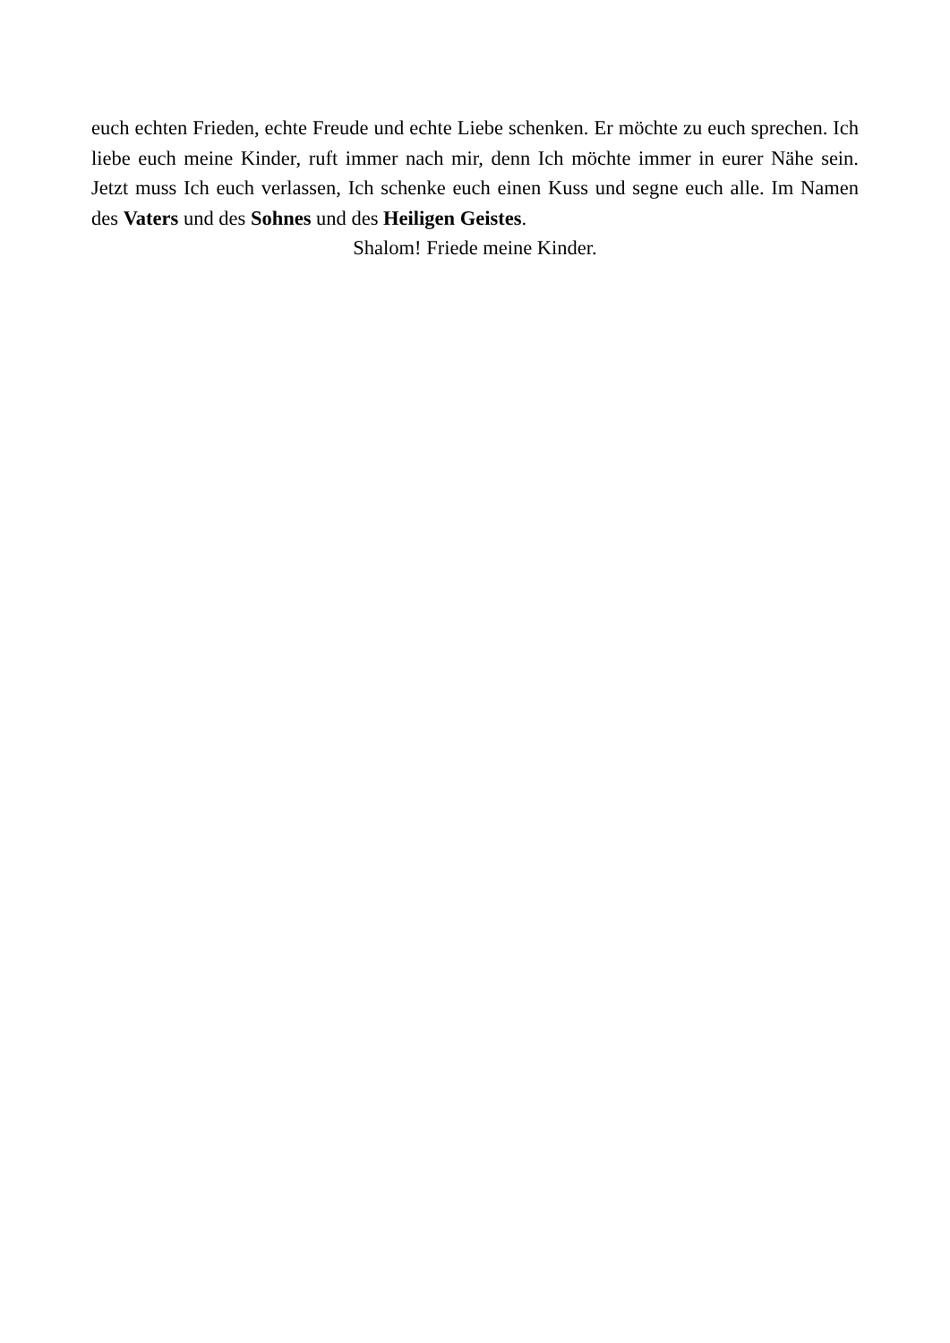euch echten Frieden, echte Freude und echte Liebe schenken. Er möchte zu euch sprechen. Ich liebe euch meine Kinder, ruft immer nach mir, denn Ich möchte immer in eurer Nähe sein. Jetzt muss Ich euch verlassen, Ich schenke euch einen Kuss und segne euch alle. Im Namen des Vaters und des Sohnes und des Heiligen Geistes.
Shalom! Friede meine Kinder.